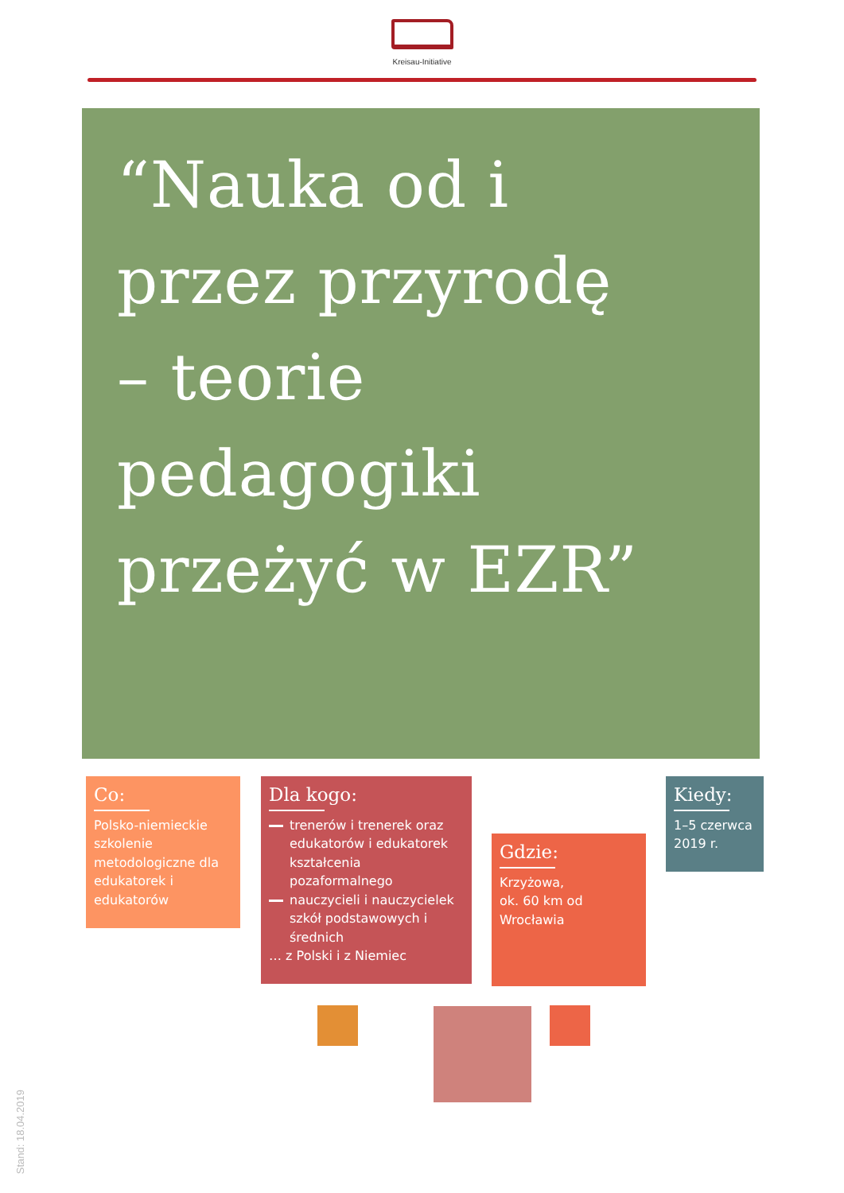Kreisau-Initiative
“Nauka od i
przez przyrodę
– teorie
pedagogiki
przeżyć w EZR”
Co:
Polsko-niemieckie szkolenie metodologiczne dla edukatorek i edukatorów
Dla kogo:
trenerów i trenerek oraz edukatorów i edukatorek kształcenia pozaformalnego
nauczycieli i nauczycielek szkół podstawowych i średnich
… z Polski i z Niemiec
Gdzie:
Krzyżowa,
ok. 60 km od Wrocławia
Kiedy:
1–5 czerwca 2019 r.
Stand: 18.04.2019